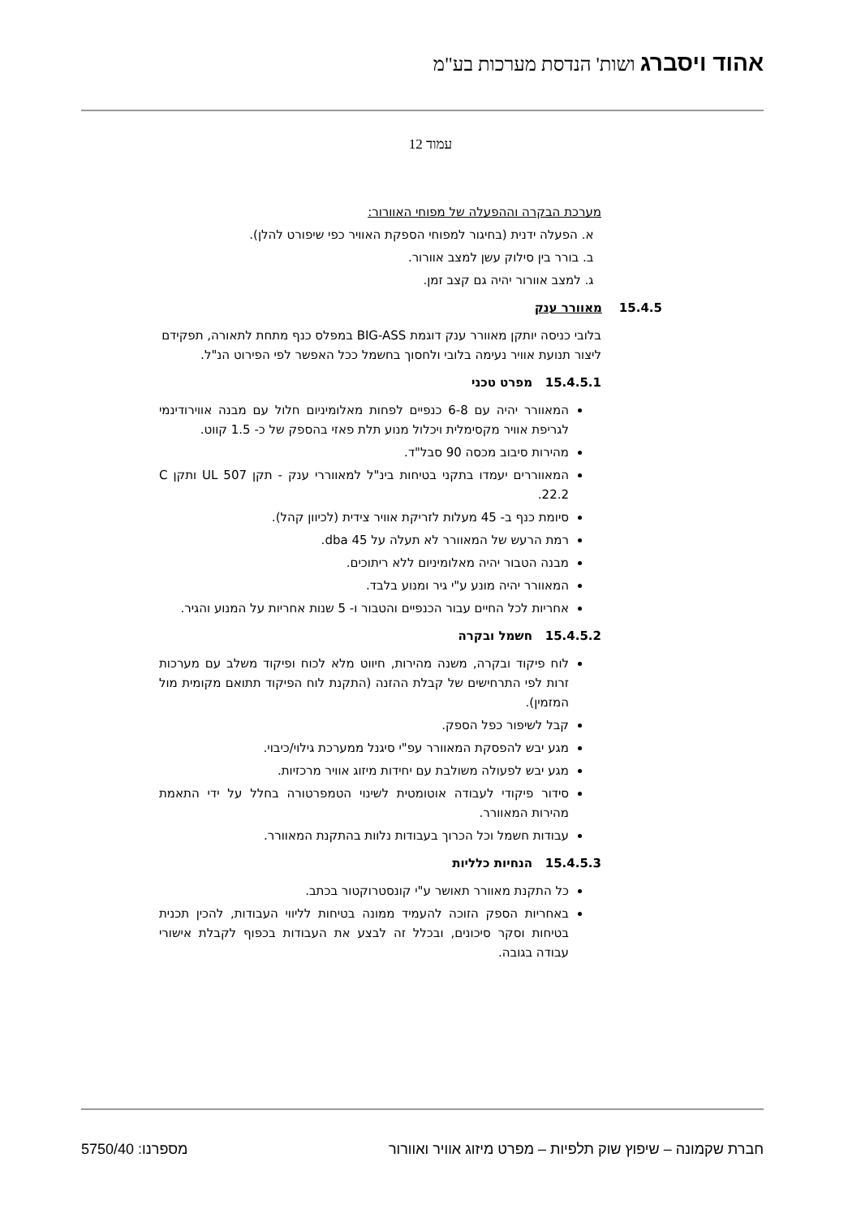אהוד ויסברג ושות' הנדסת מערכות בע"מ
עמוד 12
מערכת הבקרה וההפעלה של מפוחי האוורור:
א. הפעלה ידנית (בחיגור למפוחי הספקת האוויר כפי שיפורט להלן).
ב. בורר בין סילוק עשן למצב אוורור.
ג. למצב אוורור יהיה גם קצב זמן.
15.4.5 מאוורר ענק
בלובי כניסה יותקן מאוורר ענק דוגמת BIG-ASS במפלס כנף מתחת לתאורה, תפקידם ליצור תנועת אוויר נעימה בלובי ולחסוך בחשמל ככל האפשר לפי הפירוט הנ"ל.
15.4.5.1 מפרט טכני
המאוורר יהיה עם 6-8 כנפיים לפחות מאלומיניום חלול עם מבנה אווירודינמי לגריפת אוויר מקסימלית ויכלול מנוע תלת פאזי בהספק של כ- 1.5 קווט.
מהירות סיבוב מכסה 90 סבל"ד.
המאווררים יעמדו בתקני בטיחות בינ"ל למאווררי ענק - תקן UL 507 ותקן C 22.2.
סיומת כנף ב- 45 מעלות לזריקת אוויר צידית (לכיוון קהל).
רמת הרעש של המאוורר לא תעלה על 45 dba.
מבנה הטבור יהיה מאלומיניום ללא ריתוכים.
המאוורר יהיה מונע ע"י גיר ומנוע בלבד.
אחריות לכל החיים עבור הכנפיים והטבור ו- 5 שנות אחריות על המנוע והגיר.
15.4.5.2 חשמל ובקרה
לוח פיקוד ובקרה, משנה מהירות, חיווט מלא לכוח ופיקוד משלב עם מערכות זרות לפי התרחישים של קבלת ההזנה (התקנת לוח הפיקוד תתואם מקומית מול המזמין).
קבל לשיפור כפל הספק.
מגע יבש להפסקת המאוורר עפ"י סיגנל ממערכת גילוי/כיבוי.
מגע יבש לפעולה משולבת עם יחידות מיזוג אוויר מרכזיות.
סידור פיקודי לעבודה אוטומטית לשינוי הטמפרטורה בחלל על ידי התאמת מהירות המאוורר.
עבודות חשמל וכל הכרוך בעבודות נלוות בהתקנת המאוורר.
15.4.5.3 הנחיות כלליות
כל התקנת מאוורר תאושר ע"י קונסטרוקטור בכתב.
באחריות הספק הזוכה להעמיד ממונה בטיחות לליווי העבודות, להכין תכנית בטיחות וסקר סיכונים, ובכלל זה לבצע את העבודות בכפוף לקבלת אישורי עבודה בגובה.
חברת שקמונה – שיפוץ שוק תלפיות – מפרט מיזוג אוויר ואוורור מספרנו: 5750/40